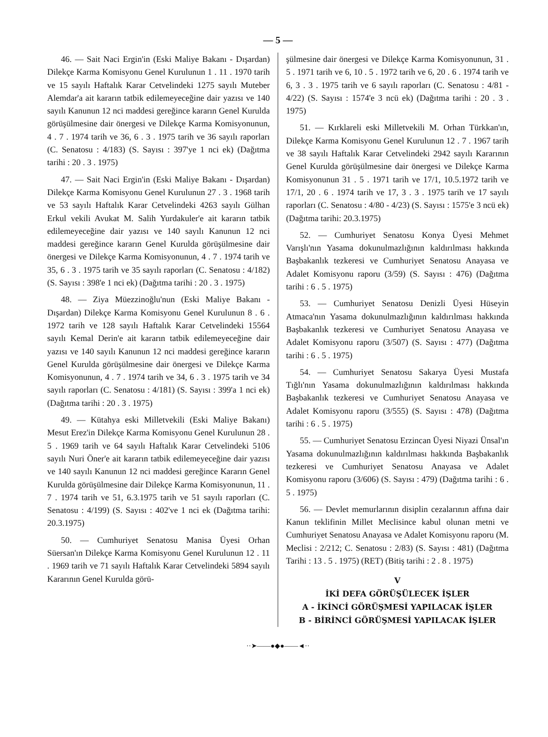— 5 —
46. — Sait Naci Ergin'in (Eski Maliye Bakanı - Dışardan) Dilekçe Karma Komisyonu Genel Kurulunun 1 . 11 . 1970 tarih ve 15 sayılı Haftalık Karar Cetvelindeki 1275 sayılı Muteber Alemdar'a ait kararın tatbik edilemeyeceğine dair yazısı ve 140 sayılı Kanunun 12 nci maddesi gereğince kararın Genel Kurulda görüşülmesine dair önergesi ve Dilekçe Karma Komisyonunun, 4 . 7 . 1974 tarih ve 36, 6 . 3 . 1975 tarih ve 36 sayılı raporları (C. Senatosu : 4/183) (S. Sayısı : 397'ye 1 nci ek) (Dağıtma tarihi : 20 . 3 . 1975)
47. — Sait Naci Ergin'in (Eski Maliye Bakanı - Dışardan) Dilekçe Karma Komisyonu Genel Kurulunun 27 . 3 . 1968 tarih ve 53 sayılı Haftalık Karar Cetvelindeki 4263 sayılı Gülhan Erkul vekili Avukat M. Salih Yurdakuler'e ait kararın tatbik edilemeyeceğine dair yazısı ve 140 sayılı Kanunun 12 nci maddesi gereğince kararın Genel Kurulda görüşülmesine dair önergesi ve Dilekçe Karma Komisyonunun, 4 . 7 . 1974 tarih ve 35, 6 . 3 . 1975 tarih ve 35 sayılı raporları (C. Senatosu : 4/182) (S. Sayısı : 398'e 1 nci ek) (Dağıtma tarihi : 20 . 3 . 1975)
48. — Ziya Müezzinoğlu'nun (Eski Maliye Bakanı - Dışardan) Dilekçe Karma Komisyonu Genel Kurulunun 8 . 6 . 1972 tarih ve 128 sayılı Haftalık Karar Cetvelindeki 15564 sayılı Kemal Derin'e ait kararın tatbik edilemeyeceğine dair yazısı ve 140 sayılı Kanunun 12 nci maddesi gereğince kararın Genel Kurulda görüşülmesine dair önergesi ve Dilekçe Karma Komisyonunun, 4 . 7 . 1974 tarih ve 34, 6 . 3 . 1975 tarih ve 34 sayılı raporları (C. Senatosu : 4/181) (S. Sayısı : 399'a 1 nci ek) (Dağıtma tarihi : 20 . 3 . 1975)
49. — Kütahya eski Milletvekili (Eski Maliye Bakanı) Mesut Erez'in Dilekçe Karma Komisyonu Genel Kurulunun 28 . 5 . 1969 tarih ve 64 sayılı Haftalık Karar Cetvelindeki 5106 sayılı Nuri Öner'e ait kararın tatbik edilemeyeceğine dair yazısı ve 140 sayılı Kanunun 12 nci maddesi gereğince Kararın Genel Kurulda görüşülmesine dair Dilekçe Karma Komisyonunun, 11 . 7 . 1974 tarih ve 51, 6.3.1975 tarih ve 51 sayılı raporları (C. Senatosu : 4/199) (S. Sayısı : 402've 1 nci ek (Dağıtma tarihi: 20.3.1975)
50. — Cumhuriyet Senatosu Manisa Üyesi Orhan Süersan'ın Dilekçe Karma Komisyonu Genel Kurulunun 12 . 11 . 1969 tarih ve 71 sayılı Haftalık Karar Cetvelindeki 5894 sayılı Kararının Genel Kurulda görü-
şülmesine dair önergesi ve Dilekçe Karma Komisyonunun, 31 . 5 . 1971 tarih ve 6, 10 . 5 . 1972 tarih ve 6, 20 . 6 . 1974 tarih ve 6, 3 . 3 . 1975 tarih ve 6 sayılı raporları (C. Senatosu : 4/81 - 4/22) (S. Sayısı : 1574'e 3 ncü ek) (Dağıtma tarihi : 20 . 3 . 1975)
51. — Kırklareli eski Milletvekili M. Orhan Türkkan'ın, Dilekçe Karma Komisyonu Genel Kurulunun 12 . 7 . 1967 tarih ve 38 sayılı Haftalık Karar Cetvelindeki 2942 sayılı Kararının Genel Kurulda görüşülmesine dair önergesi ve Dilekçe Karma Komisyonunun 31 . 5 . 1971 tarih ve 17/1, 10.5.1972 tarih ve 17/1, 20 . 6 . 1974 tarih ve 17, 3 . 3 . 1975 tarih ve 17 sayılı raporları (C. Senatosu : 4/80 - 4/23) (S. Sayısı : 1575'e 3 ncü ek) (Dağıtma tarihi: 20.3.1975)
52. — Cumhuriyet Senatosu Konya Üyesi Mehmet Varışlı'nın Yasama dokunulmazlığının kaldırılması hakkında Başbakanlık tezkeresi ve Cumhuriyet Senatosu Anayasa ve Adalet Komisyonu raporu (3/59) (S. Sayısı : 476) (Dağıtma tarihi : 6 . 5 . 1975)
53. — Cumhuriyet Senatosu Denizli Üyesi Hüseyin Atmaca'nın Yasama dokunulmazlığının kaldırılması hakkında Başbakanlık tezkeresi ve Cumhuriyet Senatosu Anayasa ve Adalet Komisyonu raporu (3/507) (S. Sayısı : 477) (Dağıtma tarihi : 6 . 5 . 1975)
54. — Cumhuriyet Senatosu Sakarya Üyesi Mustafa Tığlı'nın Yasama dokunulmazlığının kaldırılması hakkında Başbakanlık tezkeresi ve Cumhuriyet Senatosu Anayasa ve Adalet Komisyonu raporu (3/555) (S. Sayısı : 478) (Dağıtma tarihi : 6 . 5 . 1975)
55. — Cumhuriyet Senatosu Erzincan Üyesi Niyazi Ünsal'ın Yasama dokunulmazlığının kaldırılması hakkında Başbakanlık tezkeresi ve Cumhuriyet Senatosu Anayasa ve Adalet Komisyonu raporu (3/606) (S. Sayısı : 479) (Dağıtma tarihi : 6 . 5 . 1975)
56. — Devlet memurlarının disiplin cezalarının affına dair Kanun teklifinin Millet Meclisince kabul olunan metni ve Cumhuriyet Senatosu Anayasa ve Adalet Komisyonu raporu (M. Meclisi : 2/212; C. Senatosu : 2/83) (S. Sayısı : 481) (Dağıtma Tarihi : 13 . 5 . 1975) (RET) (Bitiş tarihi : 2 . 8 . 1975)
V
İKİ DEFA GÖRÜŞÜLECEK İŞLER
A - İKİNCİ GÖRÜŞMESİ YAPILACAK İŞLER
B - BİRİNCİ GÖRÜŞMESİ YAPILACAK İŞLER
··➤——●◆●——◄··